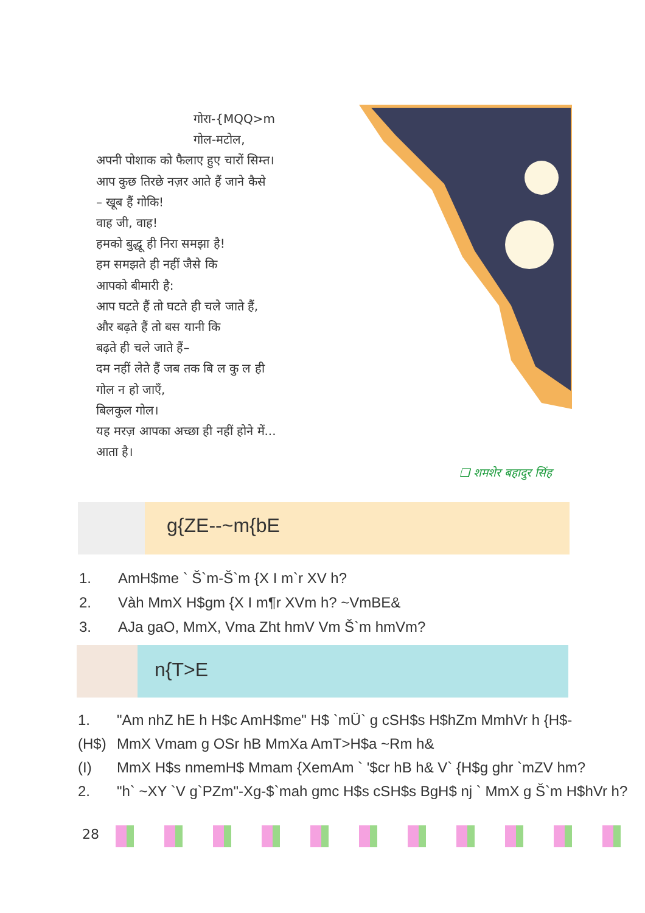गोरा-{MQQ>m
गोल-मटोल,
अपनी पोशाक को फैलाए हुए चारों सिम्त।
आप कुछ तिरछे नज़र आते हैं जाने कैसे
– खूब हैं गोकि!
वाह जी, वाह!
हमको बुद्धू ही निरा समझा है!
हम समझते ही नहीं जैसे कि
आपको बीमारी है:
आप घटते हैं तो घटते ही चले जाते हैं,
और बढ़ते हैं तो बस यानी कि
बढ़ते ही चले जाते हैं–
दम नहीं लेते हैं जब तक बि ल कु ल ही
गोल न हो जाएँ,
बिलकुल गोल।
यह मरज़ आपका अच्छा ही नहीं होने में...
आता है।
❑ शमशेर बहादुर सिंह
g{ZE--~m{bE
1. AmH$me ` Š`m-Š`m {X I m`r XV h?
2. Vàh MmX H$gm {X I m¶r XVm h? ~VmBE&
3. AJa gaO, MmX, Vma Zht hmV Vm Š`m hmVm?
n{T>E
1. "Am nhZ hE h H$c AmH$me" H$ `mÜ` g cSH$s H$hZm MmhVr h {H$-
(H$) MmX Vmam g OSr hB MmXa AmT>H$a ~Rm h&
(I) MmX H$s nmemH$ Mmam {XemAm ` '$cr hB h& V` {H$g ghr `mZV hm?
2. "h` ~XY `V g`PZm"-Xg-$`mah gmc H$s cSH$s BgH$ nj ` MmX g Š`m H$hVr h?
28